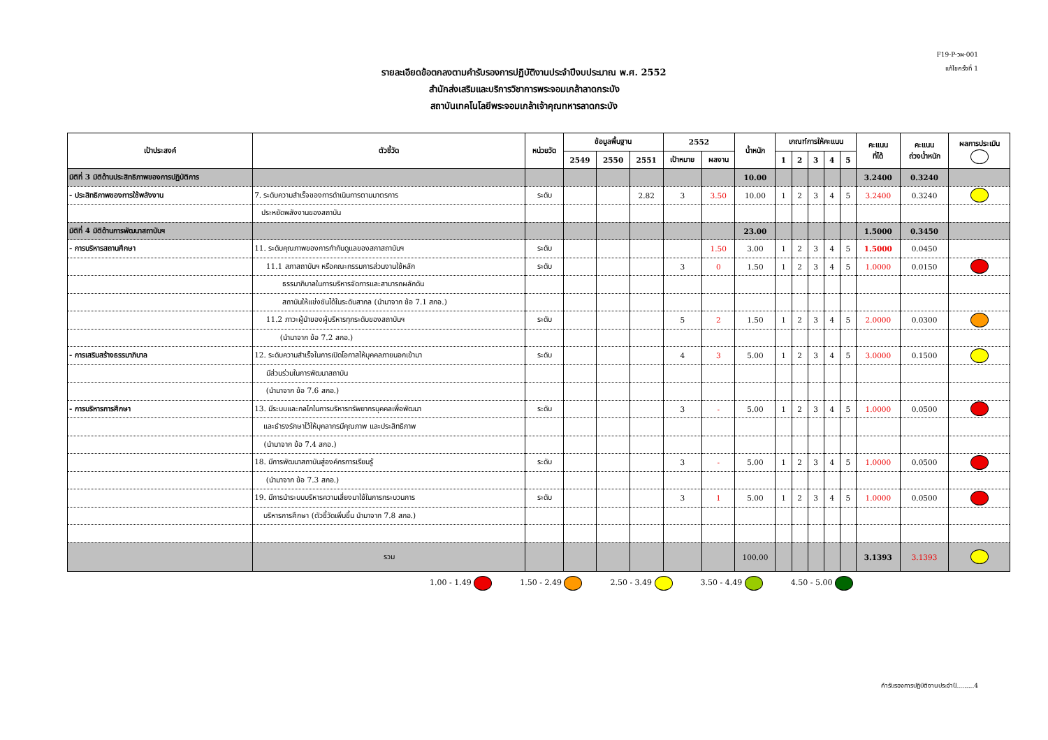F19-P-วผ-001
แก้ไขครั้งที่ 1
รายละเอียดข้อตกลงตามคำรับรองการปฏิบัติงานประจำปีงบประมาณ พ.ศ. 2552
สำนักส่งเสริมและบริการวิชาการพระจอมเกล้าลาดกระบัง
สถาบันเทคโนโลยีพระจอมเกล้าเจ้าคุณทหารลาดกระบัง
| เป้าประสงค์ | ตัวชี้วัด | หน่วยวัด | ข้อมูลพื้นฐาน | | | 2552 | | น้ำหนัก | เกณฑ์การให้คะแนน | | | | | คะแนน ที่ได้ | คะแนน ถ่วงน้ำหนัก | ผลการประเมิน |
| --- | --- | --- | --- | --- | --- | --- | --- | --- | --- | --- | --- | --- | --- | --- | --- | --- |
| | | | 2549 | 2550 | 2551 | เป้าหมาย | ผลงาน | | 1 | 2 | 3 | 4 | 5 | | | |
| มิติที่ 3 มิติด้านประสิทธิภาพของการปฏิบัติการ | | | | | | | | 10.00 | | | | | | 3.2400 | 0.3240 | |
| - ประสิทธิภาพของการใช้พลังงาน | 7. ระดับความสำเร็จของการดำเนินการตามมาตรการ | ระดับ | | | 2.82 | 3 | 3.50 | 10.00 | 1 | 2 | 3 | 4 | 5 | 3.2400 | 0.3240 | |
| | ประหยัดพลังงานของสถาบัน | | | | | | | | | | | | | | | |
| มิติที่ 4 มิติด้านการพัฒนาสถาบันฯ | | | | | | | | 23.00 | | | | | | 1.5000 | 0.3450 | |
| - การบริหารสถานศึกษา | 11. ระดับคุณภาพของการกำกับดูแลของสภาสถาบันฯ | ระดับ | | | | | 1.50 | 3.00 | 1 | 2 | 3 | 4 | 5 | 1.5000 | 0.0450 | |
| | 11.1 สภาสถาบันฯ หรือคณะกรรมการส่วนงานใช้หลัก | ระดับ | | | | 3 | 0 | 1.50 | 1 | 2 | 3 | 4 | 5 | 1.0000 | 0.0150 | |
| | ธรรมาภิบาลในการบริหารจัดการและสามารถผลักดัน | | | | | | | | | | | | | | | |
| | สถาบันให้แข่งขันได้ในระดับสากล (นำมาจาก ข้อ 7.1 สกอ.) | | | | | | | | | | | | | | | |
| | 11.2 ภาวะผู้นำของผู้บริหารทุกระดับของสถาบันฯ | ระดับ | | | | 5 | 2 | 1.50 | 1 | 2 | 3 | 4 | 5 | 2.0000 | 0.0300 | |
| | (นำมาจาก ข้อ 7.2 สกอ.) | | | | | | | | | | | | | | | |
| - การเสริมสร้างธรรมาภิบาล | 12. ระดับความสำเร็จในการเปิดโอกาสให้บุคคลภายนอกเข้ามา | ระดับ | | | | 4 | 3 | 5.00 | 1 | 2 | 3 | 4 | 5 | 3.0000 | 0.1500 | |
| | มีส่วนร่วมในการพัฒนาสถาบัน | | | | | | | | | | | | | | | |
| | (นำมาจาก ข้อ 7.6 สกอ.) | | | | | | | | | | | | | | | |
| - การบริหารการศึกษา | 13. มีระบบและกลไกในการบริหารทรัพยากรบุคคลเพื่อพัฒนา | ระดับ | | | | 3 | - | 5.00 | 1 | 2 | 3 | 4 | 5 | 1.0000 | 0.0500 | |
| | และธำรงรักษาไว้ให้บุคลากรมีคุณภาพ และประสิทธิภาพ | | | | | | | | | | | | | | | |
| | (นำมาจาก ข้อ 7.4 สกอ.) | | | | | | | | | | | | | | | |
| | 18. มีการพัฒนาสถาบันสู่องค์กรการเรียนรู้ | ระดับ | | | | 3 | - | 5.00 | 1 | 2 | 3 | 4 | 5 | 1.0000 | 0.0500 | |
| | (นำมาจาก ข้อ 7.3 สกอ.) | | | | | | | | | | | | | | | |
| | 19. มีการนำระบบบริหารความเสี่ยงมาใช้ในการกระบวนการ | ระดับ | | | | 3 | 1 | 5.00 | 1 | 2 | 3 | 4 | 5 | 1.0000 | 0.0500 | |
| | บริหารการศึกษา (ตัวชี้วัดเพิ่มขึ้น นำมาจาก 7.8 สกอ.) | | | | | | | | | | | | | | | |
| | รวม | | | | | | | 100.00 | | | | | | 3.1393 | 3.1393 | |
1.00 - 1.49 1.50 - 2.49 2.50 - 3.49 3.50 - 4.49 4.50 - 5.00
คำรับรองการปฏิบัติงานประจำปี.........4